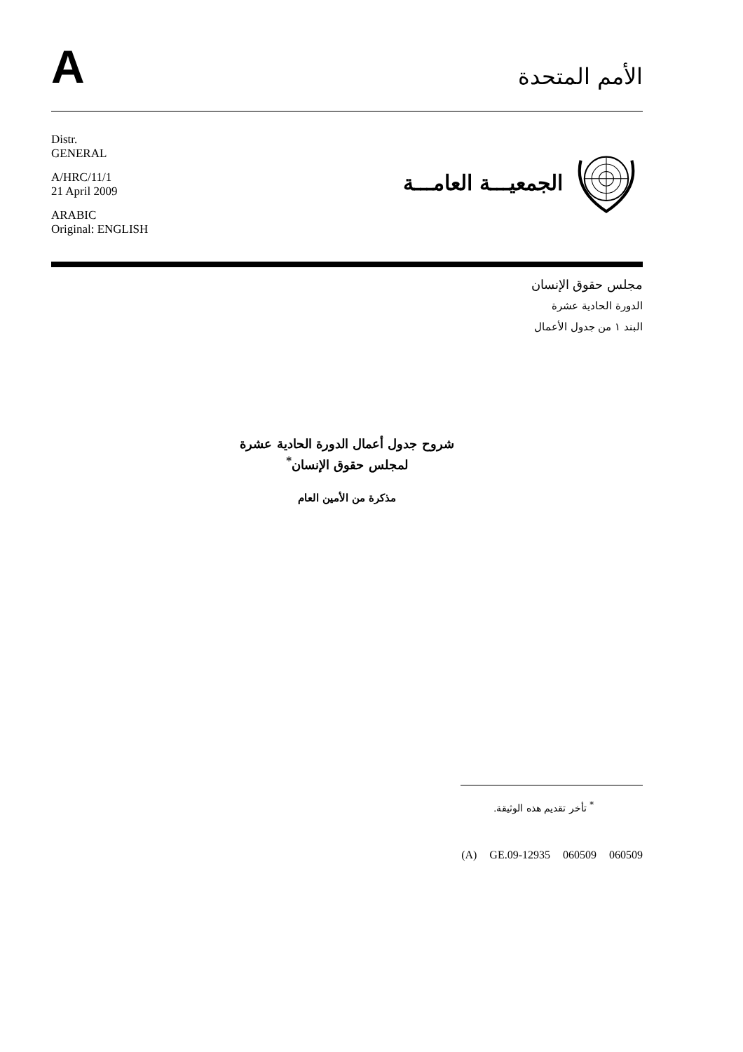A
الأمم المتحدة
Distr.
GENERAL
A/HRC/11/1
21 April 2009
ARABIC
Original: ENGLISH
الجمعيـــة العامـــة
مجلس حقوق الإنسان
الدورة الحادية عشرة
البند ١ من جدول الأعمال
شروح جدول أعمال الدورة الحادية عشرة
لمجلس حقوق الإنسان<sup>*</sup>
مذكرة من الأمين العام
<sup>*</sup> تأخر تقديم هذه الوثيقة.
(A) GE.09-12935 060509 060509